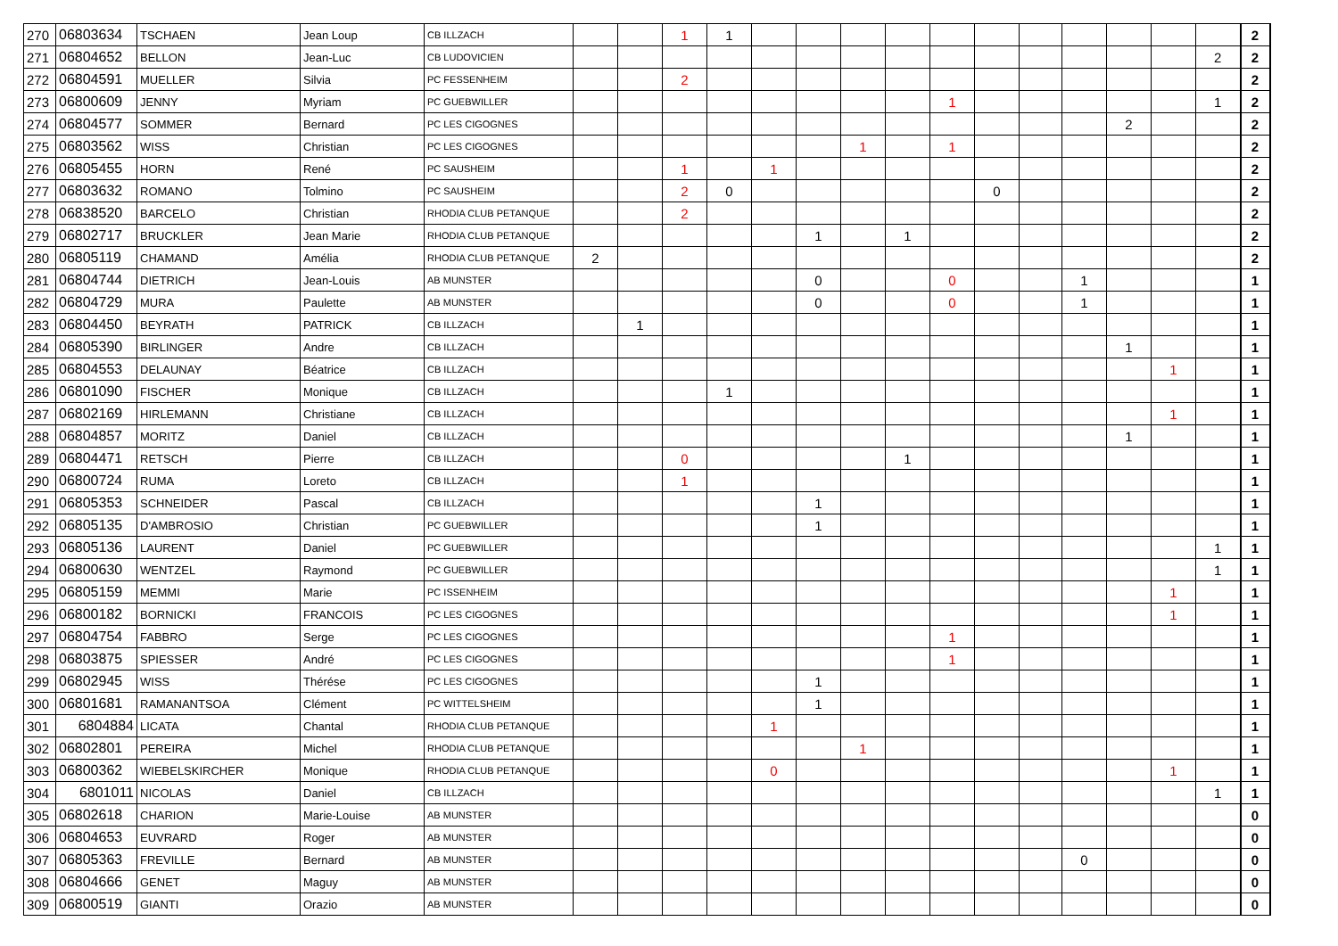| 270 | 06803634 | TSCHAEN | Jean Loup | CB ILLZACH | | | 1 | 1 | | | | | | | | | | | | 2 |
| 271 | 06804652 | BELLON | Jean-Luc | CB LUDOVICIEN | | | | | | | | | | | | | | | 2 | 2 |
| 272 | 06804591 | MUELLER | Silvia | PC FESSENHEIM | | | 2 | | | | | | | | | | | | | 2 |
| 273 | 06800609 | JENNY | Myriam | PC GUEBWILLER | | | | | | | | | 1 | | | | | | 1 | 2 |
| 274 | 06804577 | SOMMER | Bernard | PC LES CIGOGNES | | | | | | | | | | | | | 2 | | | 2 |
| 275 | 06803562 | WISS | Christian | PC LES CIGOGNES | | | | | | | 1 | | 1 | | | | | | | 2 |
| 276 | 06805455 | HORN | René | PC SAUSHEIM | | | 1 | | 1 | | | | | | | | | | | 2 |
| 277 | 06803632 | ROMANO | Tolmino | PC SAUSHEIM | | | 2 | 0 | | | | | | 0 | | | | | | 2 |
| 278 | 06838520 | BARCELO | Christian | RHODIA CLUB PETANQUE | | | 2 | | | | | | | | | | | | | 2 |
| 279 | 06802717 | BRUCKLER | Jean Marie | RHODIA CLUB PETANQUE | | | | | | 1 | | 1 | | | | | | | | 2 |
| 280 | 06805119 | CHAMAND | Amélia | RHODIA CLUB PETANQUE | 2 | | | | | | | | | | | | | | | 2 |
| 281 | 06804744 | DIETRICH | Jean-Louis | AB MUNSTER | | | | | | 0 | | | 0 | | | 1 | | | | 1 |
| 282 | 06804729 | MURA | Paulette | AB MUNSTER | | | | | | 0 | | | 0 | | | 1 | | | | 1 |
| 283 | 06804450 | BEYRATH | PATRICK | CB ILLZACH | | 1 | | | | | | | | | | | | | | 1 |
| 284 | 06805390 | BIRLINGER | Andre | CB ILLZACH | | | | | | | | | | | | | 1 | | | 1 |
| 285 | 06804553 | DELAUNAY | Béatrice | CB ILLZACH | | | | | | | | | | | | | | 1 | | 1 |
| 286 | 06801090 | FISCHER | Monique | CB ILLZACH | | | | 1 | | | | | | | | | | | | 1 |
| 287 | 06802169 | HIRLEMANN | Christiane | CB ILLZACH | | | | | | | | | | | | | | 1 | | 1 |
| 288 | 06804857 | MORITZ | Daniel | CB ILLZACH | | | | | | | | | | | | | 1 | | | 1 |
| 289 | 06804471 | RETSCH | Pierre | CB ILLZACH | | | 0 | | | | | 1 | | | | | | | | 1 |
| 290 | 06800724 | RUMA | Loreto | CB ILLZACH | | | 1 | | | | | | | | | | | | | 1 |
| 291 | 06805353 | SCHNEIDER | Pascal | CB ILLZACH | | | | | | 1 | | | | | | | | | | 1 |
| 292 | 06805135 | D'AMBROSIO | Christian | PC GUEBWILLER | | | | | | 1 | | | | | | | | | | 1 |
| 293 | 06805136 | LAURENT | Daniel | PC GUEBWILLER | | | | | | | | | | | | | | | 1 | 1 |
| 294 | 06800630 | WENTZEL | Raymond | PC GUEBWILLER | | | | | | | | | | | | | | | 1 | 1 |
| 295 | 06805159 | MEMMI | Marie | PC ISSENHEIM | | | | | | | | | | | | | | 1 | | 1 |
| 296 | 06800182 | BORNICKI | FRANCOIS | PC LES CIGOGNES | | | | | | | | | | | | | | 1 | | 1 |
| 297 | 06804754 | FABBRO | Serge | PC LES CIGOGNES | | | | | | | | | 1 | | | | | | | 1 |
| 298 | 06803875 | SPIESSER | André | PC LES CIGOGNES | | | | | | | | | 1 | | | | | | | 1 |
| 299 | 06802945 | WISS | Thérése | PC LES CIGOGNES | | | | | | 1 | | | | | | | | | | 1 |
| 300 | 06801681 | RAMANANTSOA | Clément | PC WITTELSHEIM | | | | | | 1 | | | | | | | | | | 1 |
| 301 | 6804884 | LICATA | Chantal | RHODIA CLUB PETANQUE | | | | | 1 | | | | | | | | | | | 1 |
| 302 | 06802801 | PEREIRA | Michel | RHODIA CLUB PETANQUE | | | | | | | 1 | | | | | | | | | 1 |
| 303 | 06800362 | WIEBELSKIRCHER | Monique | RHODIA CLUB PETANQUE | | | | | 0 | | | | | | | | | 1 | | 1 |
| 304 | 6801011 | NICOLAS | Daniel | CB ILLZACH | | | | | | | | | | | | | | | 1 | 1 |
| 305 | 06802618 | CHARION | Marie-Louise | AB MUNSTER | | | | | | | | | | | | | | | | 0 |
| 306 | 06804653 | EUVRARD | Roger | AB MUNSTER | | | | | | | | | | | | | | | | 0 |
| 307 | 06805363 | FREVILLE | Bernard | AB MUNSTER | | | | | | | | | | | | 0 | | | | 0 |
| 308 | 06804666 | GENET | Maguy | AB MUNSTER | | | | | | | | | | | | | | | | 0 |
| 309 | 06800519 | GIANTI | Orazio | AB MUNSTER | | | | | | | | | | | | | | | | 0 |